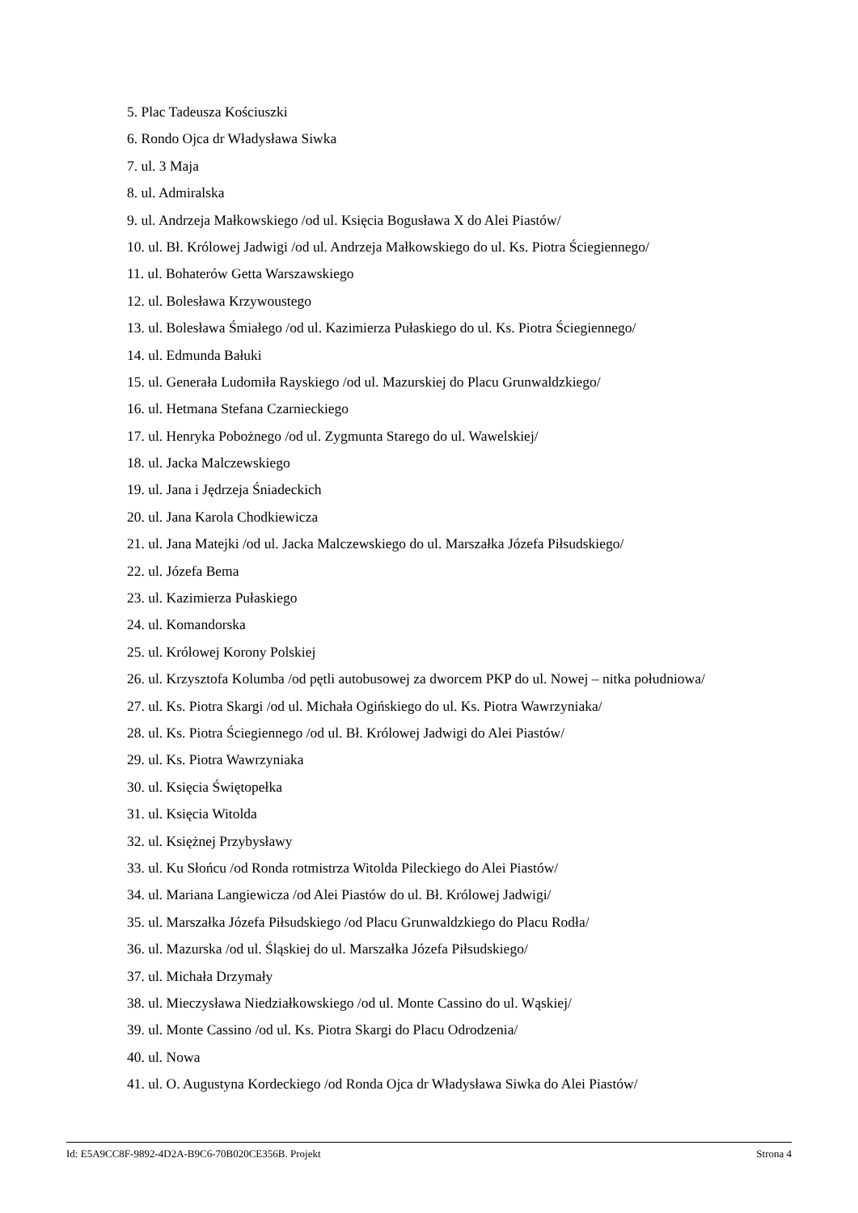5. Plac Tadeusza Kościuszki
6. Rondo Ojca dr Władysława Siwka
7. ul. 3 Maja
8. ul. Admiralska
9. ul. Andrzeja Małkowskiego /od ul. Księcia Bogusława X do Alei Piastów/
10. ul. Bł. Królowej Jadwigi /od ul. Andrzeja Małkowskiego do ul. Ks. Piotra Ściegiennego/
11. ul. Bohaterów Getta Warszawskiego
12. ul. Bolesława Krzywoustego
13. ul. Bolesława Śmiałego /od ul. Kazimierza Pułaskiego do ul. Ks. Piotra Ściegiennego/
14. ul. Edmunda Bałuki
15. ul. Generała Ludomiła Rayskiego /od ul. Mazurskiej do Placu Grunwaldzkiego/
16. ul. Hetmana Stefana Czarnieckiego
17. ul. Henryka Pobożnego /od ul. Zygmunta Starego do ul. Wawelskiej/
18. ul. Jacka Malczewskiego
19. ul. Jana i Jędrzeja Śniadeckich
20. ul. Jana Karola Chodkiewicza
21. ul. Jana Matejki /od ul. Jacka Malczewskiego do ul. Marszałka Józefa Piłsudskiego/
22. ul. Józefa Bema
23. ul. Kazimierza Pułaskiego
24. ul. Komandorska
25. ul. Królowej Korony Polskiej
26. ul. Krzysztofa Kolumba /od pętli autobusowej za dworcem PKP do ul. Nowej – nitka południowa/
27. ul. Ks. Piotra Skargi /od ul. Michała Ogińskiego do ul. Ks. Piotra Wawrzyniaka/
28. ul. Ks. Piotra Ściegiennego /od ul. Bł. Królowej Jadwigi do Alei Piastów/
29. ul. Ks. Piotra Wawrzyniaka
30. ul. Księcia Świętopełka
31. ul. Księcia Witolda
32. ul. Księżnej Przybysławy
33. ul. Ku Słońcu /od Ronda rotmistrza Witolda Pileckiego do Alei Piastów/
34. ul. Mariana Langiewicza /od Alei Piastów do ul. Bł. Królowej Jadwigi/
35. ul. Marszałka Józefa Piłsudskiego /od Placu Grunwaldzkiego do Placu Rodła/
36. ul. Mazurska /od ul. Śląskiej do ul. Marszałka Józefa Piłsudskiego/
37. ul. Michała Drzymały
38. ul. Mieczysława Niedziałkowskiego /od ul. Monte Cassino do ul. Wąskiej/
39. ul. Monte Cassino /od ul. Ks. Piotra Skargi do Placu Odrodzenia/
40. ul. Nowa
41. ul. O. Augustyna Kordeckiego /od Ronda Ojca dr Władysława Siwka do Alei Piastów/
Id: E5A9CC8F-9892-4D2A-B9C6-70B020CE356B. Projekt Strona 4